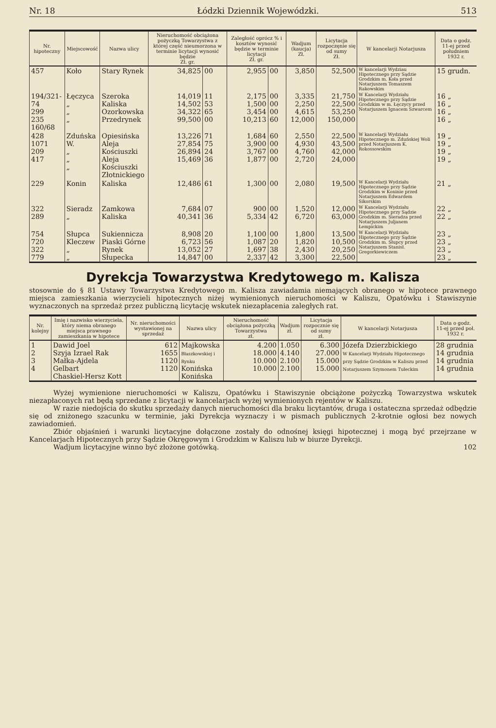Nr. 18 Łódzki Dziennik Wojewódzki. 513
| Nr. hipoteczny | Miejscowość | Nazwa ulicy | Nieruchomość obciążona pożyczką Towarzystwa z której część nieumorzona w terminie licytacji wynosić będzie Zł. gr. | | Zaległość oprócz % i kosztów wynosić będzie w terminie licytacji Zł. gr. | | Wadjum (kaucja) Zł. | Licytacja rozpoczęnie się od sumy Zł. | W kancelarji Notarjusza | Data o godz. 11-ej przed południem 1932 r. |
| --- | --- | --- | --- | --- | --- | --- | --- | --- | --- | --- |
| 457 | Koło | Stary Rynek | 34,825 | 00 | 2,955 | 00 | 3,850 | 52,500 | W kancelarji Wydziau Hipotecznego przy Sądzie Grodzkim m. Koła przed Notarjuszem Tomaszem Rakowskim | 15 grudn. |
| 194/321-74 299 235 160/68 | Łęczyca „ „ „ | Szeroka Kaliska Ozorkowska Przedrynek | 14,019 14,502 34,322 99,500 | 11 53 65 00 | 2,175 1,500 3,454 10,213 | 00 00 00 60 | 3,335 2,250 4,615 12,000 | 21,750 22,500 53,250 150,000 | W Kancelarji Wydziału Hipotecznego przy Sądzie Grodzkim w m. Łęczycy przed Notarjuszem Ignacem Szwarcem | 16 „ 16 „ 16 „ 16 „ |
| 428 1071 209 417 | Zduńska W. „ „ „ | Opiesińska Aleja Kościuszki Aleja Kościuszki Złotnickiego | 13,226 27,854 26,894 15,469 | 71 75 24 36 | 1,684 3,900 3,767 1,877 | 60 00 00 00 | 2,550 4,930 4,760 2,720 | 22,500 43,500 42,000 24,000 | W kancelarji Wydziału Hipotecznego m. Zduńskiej Woli przed Notarjuszem K. Rokossowskim | 19 „ 19 „ 19 „ 19 „ |
| 229 | Konin | Kaliska | 12,486 | 61 | 1,300 | 00 | 2,080 | 19,500 | W Kancelarji Wydziału Hipotecznego przy Sądzie Grodzkim w Koninie przed Notarjuszem Edwardem Sikorskim | 21 „ |
| 322 289 | Sieradz „ | Zamkowa Kaliska | 7,684 40,341 | 07 36 | 900 5,334 | 00 42 | 1,520 6,720 | 12,000 63,000 | W Kancelarji Wydziału Hipotecznego przy Sądzie Grodzkim m. Sieradza przed Notarjuszem Juljanem Łempickim | 22 „ 22 „ |
| 754 720 322 779 | Słupca Kleczew „ „ | Sukiennicza Piaski Górne Rynek Słupecka | 8,908 6,723 13,052 14,847 | 20 56 27 00 | 1,100 1,087 1,697 2,337 | 00 20 38 42 | 1,800 1,820 2,430 3,300 | 13,500 10,500 20,250 22,500 | W Kancelarji Wydziału Hipotecznego przy Sądzie Grodzkim m. Słupcy przed Notarjuszem Stanisł. Gregorkiewiczem | 23 „ 23 „ 23 „ 23 „ |
Dyrekcja Towarzystwa Kredytowego m. Kalisza
stosownie do § 81 Ustawy Towarzystwa Kredytowego m. Kalisza zawiadamia niemających obranego w hipotece prawnego miejsca zamieszkania wierzycieli hipotecznych niżej wymienionych nieruchomości w Kaliszu, Opatówku i Stawiszynie wyznaczonych na sprzedaż przez publiczną licytację wskutek niezapłacenia zaległych rat.
| Nr. kolejny | Imię i nazwisko wierzyciela, który niema obranego miejsca prawnego zamieszkania w hipotece | Nr. nieruchomości wystawionej na sprzedaż | Nazwa ulicy | Nieruchomość obciążona pożyczką Towarzystwa zł. | Wadjum zł. | Licytacja rozpocznie się od sumy zł. | W kancelarji Notarjusza | Data o godz. 11-ej przed poł. 1932 r. |
| --- | --- | --- | --- | --- | --- | --- | --- | --- |
| 1 2 3 4 | Dawid Joel Szyja Izrael Rak Małka-Ajdela Gelbart Chaskiel-Hersz Kott | 612 1655 1120 1120 | Majkowska Błaszkowskiej i Rynku Konińska Konińska | 4.200 18.000 10.000 10.000 | 1.050 4.140 2.100 2.100 | 6.300 27.000 15.000 15.000 | Józefa Dzierzbickiego W Kancelarji Wydziału Hipotecznego przy Sądzie Grodzkim w Kaliszu przed Notarjuszem Szymonem Tułeckim | 28 grudnia 14 grudnia 14 grudnia 14 grudnia |
Wyżej wymienione nieruchomości w Kaliszu, Opatówku i Stawiszynie obciążone pożyczką Towarzystwa wskutek niezapłaconych rat będą sprzedane z licytacji w kancelarjach wyżej wymienionych rejentów w Kaliszu.
W razie niedojścia do skutku sprzedaży danych nieruchomości dla braku licytantów, druga i ostateczna sprzedaż odbędzie się od zniżonego szacunku w terminie, jaki Dyrekcja wyznaczy i w pismach publicznych 2-krotnie ogłosi bez nowych zawiadomień.
Zbiór objaśnień i warunki licytacyjne dołączone zostały do odnośnej księgi hipotecznej i mogą być przejrzane w Kancelarjach Hipotecznych przy Sądzie Okręgowym i Grodzkim w Kaliszu lub w biurze Dyrekcji.
Wadjum licytacyjne winno być złożone gotówką. 102